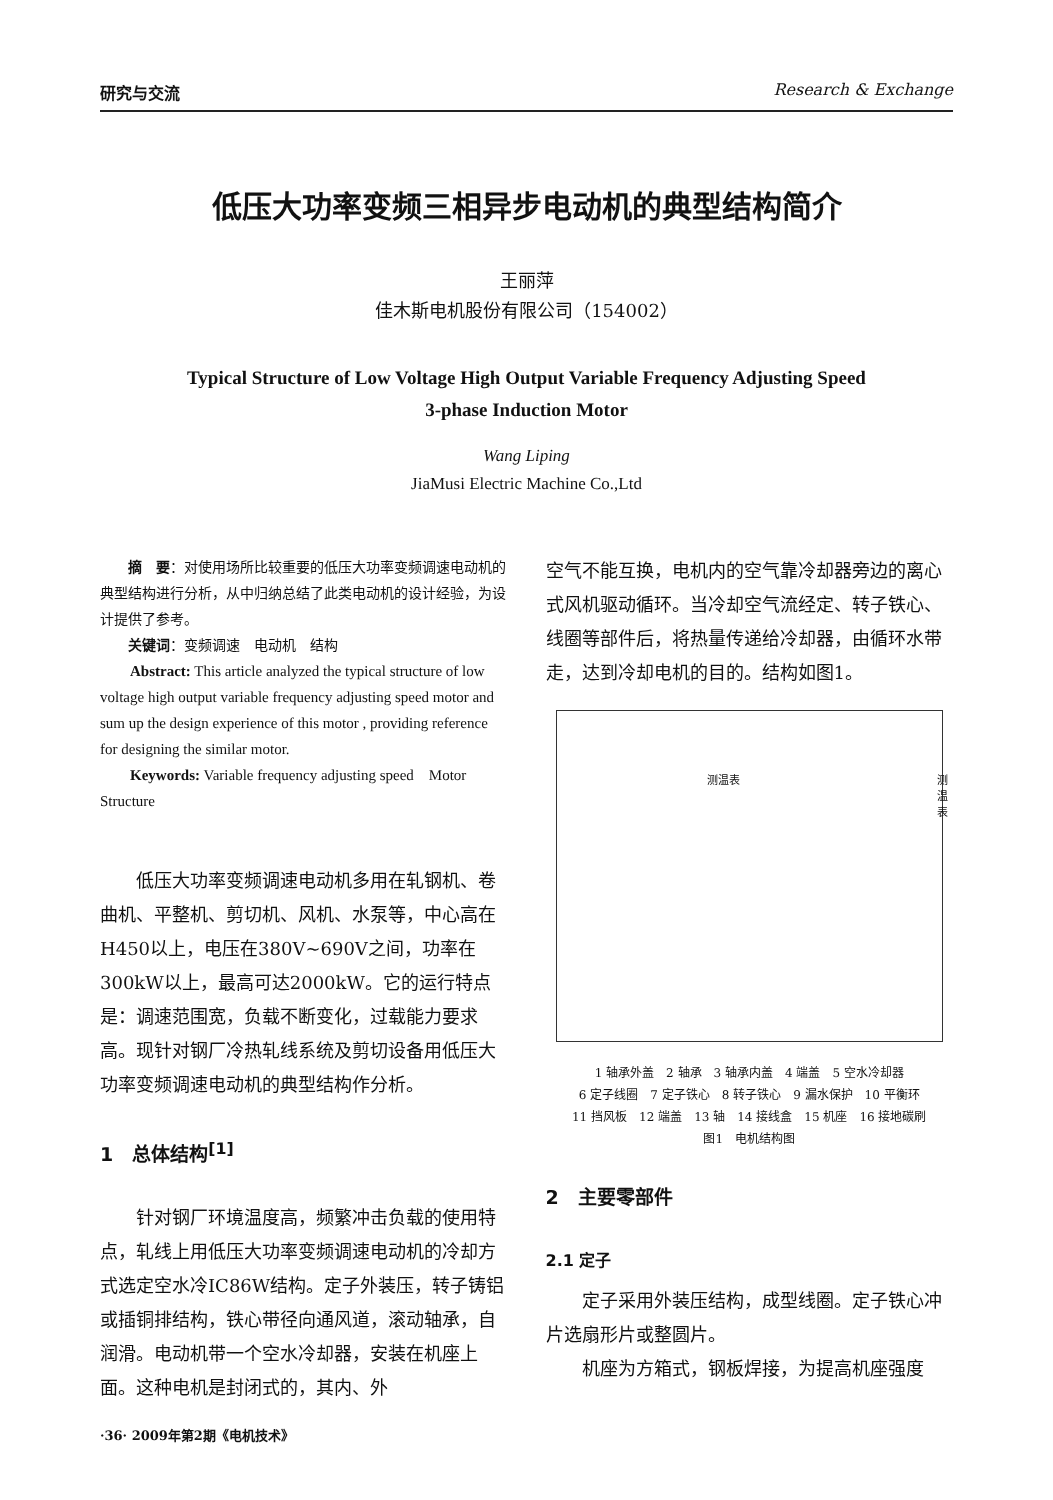研究与交流 Research & Exchange
低压大功率变频三相异步电动机的典型结构简介
王丽萍
佳木斯电机股份有限公司（154002）
Typical Structure of Low Voltage High Output Variable Frequency Adjusting Speed
3-phase Induction Motor
Wang Liping
JiaMusi Electric Machine Co.,Ltd
摘　要：对使用场所比较重要的低压大功率变频调速电动机的典型结构进行分析，从中归纳总结了此类电动机的设计经验，为设计提供了参考。
关键词：变频调速　电动机　结构
Abstract: This article analyzed the typical structure of low voltage high output variable frequency adjusting speed motor and sum up the design experience of this motor , providing reference for designing the similar motor.
Keywords: Variable frequency adjusting speed　Motor Structure
低压大功率变频调速电动机多用在轧钢机、卷曲机、平整机、剪切机、风机、水泵等，中心高在H450以上，电压在380V~690V之间，功率在300kW以上，最高可达2000kW。它的运行特点是：调速范围宽，负载不断变化，过载能力要求高。现针对钢厂冷热轧线系统及剪切设备用低压大功率变频调速电动机的典型结构作分析。
1　总体结构<sup>[1]</sup>
针对钢厂环境温度高，频繁冲击负载的使用特点，轧线上用低压大功率变频调速电动机的冷却方式选定空水冷IC86W结构。定子外装压，转子铸铝或插铜排结构，铁心带径向通风道，滚动轴承，自润滑。电动机带一个空水冷却器，安装在机座上面。这种电机是封闭式的，其内、外
空气不能互换，电机内的空气靠冷却器旁边的离心式风机驱动循环。当冷却空气流经定、转子铁心、线圈等部件后，将热量传递给冷却器，由循环水带走，达到冷却电机的目的。结构如图1。
测温表 测温表
1 轴承外盖　2 轴承　3 轴承内盖　4 端盖　5 空水冷却器
6 定子线圈　7 定子铁心　8 转子铁心　9 漏水保护　10 平衡环
11 挡风板　12 端盖　13 轴　14 接线盒　15 机座　16 接地碳刷
图1　电机结构图
2　主要零部件
2.1 定子
定子采用外装压结构，成型线圈。定子铁心冲片选扇形片或整圆片。
机座为方箱式，钢板焊接，为提高机座强度
·36· 2009年第2期《电机技术》